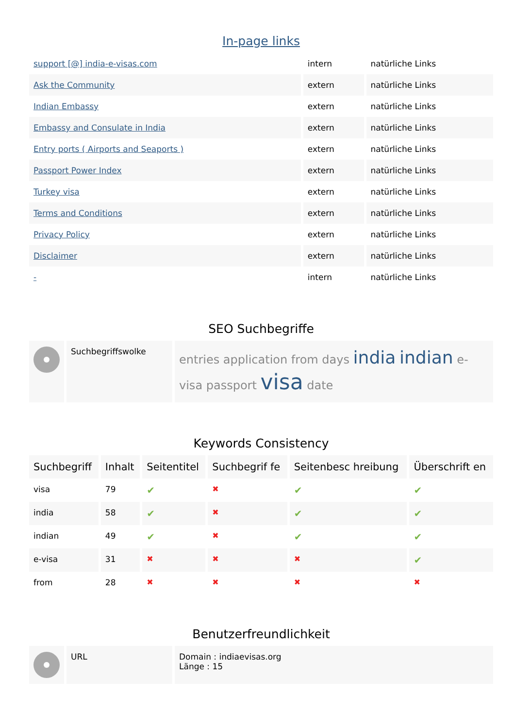In-page links
| support [@] india-e-visas.com | intern | natürliche Links |
| Ask the Community | extern | natürliche Links |
| Indian Embassy | extern | natürliche Links |
| Embassy and Consulate in India | extern | natürliche Links |
| Entry ports ( Airports and Seaports ) | extern | natürliche Links |
| Passport Power Index | extern | natürliche Links |
| Turkey visa | extern | natürliche Links |
| Terms and Conditions | extern | natürliche Links |
| Privacy Policy | extern | natürliche Links |
| Disclaimer | extern | natürliche Links |
| - | intern | natürliche Links |
SEO Suchbegriffe
| | Suchbegriffswolke | entries application from days india indian e-visa passport visa date |
Keywords Consistency
| Suchbegriff | Inhalt | Seitentitel | Suchbegrif fe | Seitenbesc hreibung | Überschrift en |
| --- | --- | --- | --- | --- | --- |
| visa | 79 | ✔ | ✖ | ✔ | ✔ |
| india | 58 | ✔ | ✖ | ✔ | ✔ |
| indian | 49 | ✔ | ✖ | ✔ | ✔ |
| e-visa | 31 | ✖ | ✖ | ✖ | ✔ |
| from | 28 | ✖ | ✖ | ✖ | ✖ |
Benutzerfreundlichkeit
| | URL | Domain : indiaevisas.org Länge : 15 |